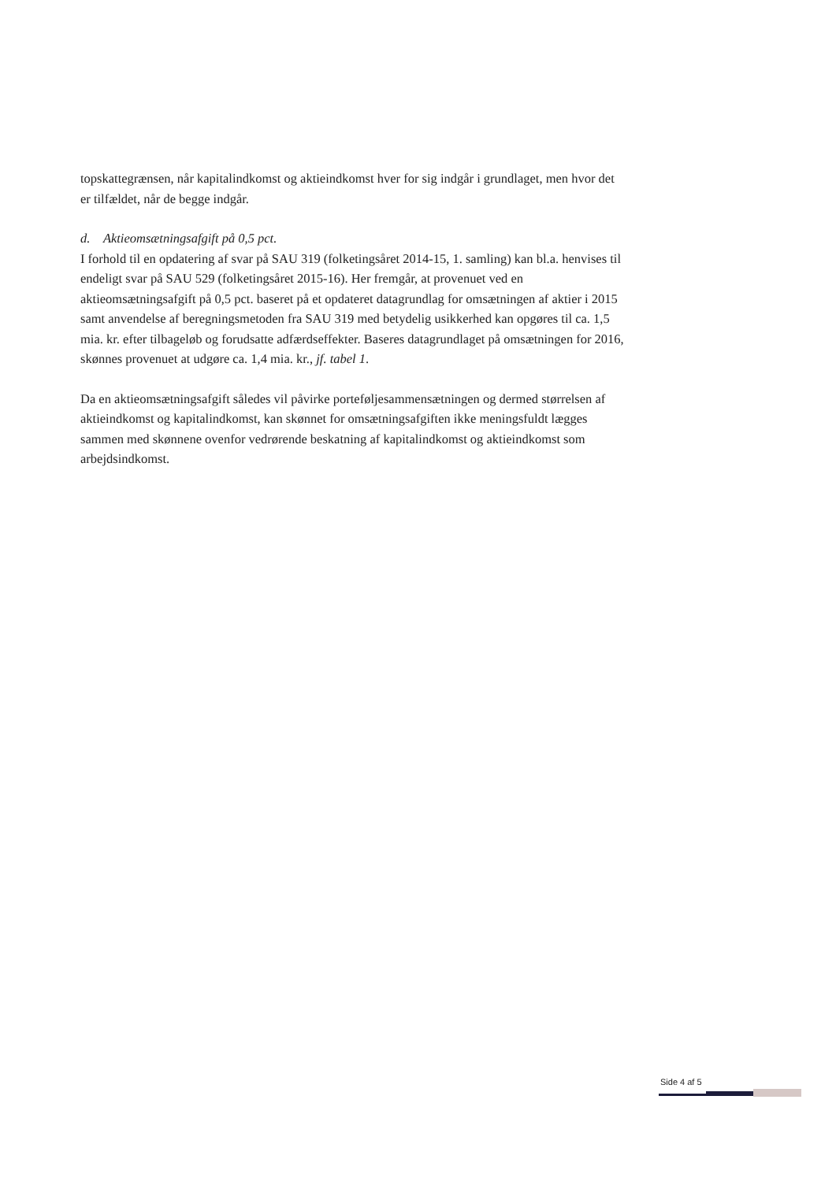topskattegrænsen, når kapitalindkomst og aktieindkomst hver for sig indgår i grundlaget, men hvor det er tilfældet, når de begge indgår.
d. Aktieomsætningsafgift på 0,5 pct.
I forhold til en opdatering af svar på SAU 319 (folketingsåret 2014-15, 1. samling) kan bl.a. henvises til endeligt svar på SAU 529 (folketingsåret 2015-16). Her fremgår, at provenuet ved en aktieomsætningsafgift på 0,5 pct. baseret på et opdateret datagrundlag for omsætningen af aktier i 2015 samt anvendelse af beregningsmetoden fra SAU 319 med betydelig usikkerhed kan opgøres til ca. 1,5 mia. kr. efter tilbageløb og forudsatte adfærdseffekter. Baseres datagrundlaget på omsætningen for 2016, skønnes provenuet at udgøre ca. 1,4 mia. kr., jf. tabel 1.
Da en aktieomsætningsafgift således vil påvirke porteføljesammensætningen og dermed størrelsen af aktieindkomst og kapitalindkomst, kan skønnet for omsætningsafgiften ikke meningsfuldt lægges sammen med skønnene ovenfor vedrørende beskatning af kapitalindkomst og aktieindkomst som arbejdsindkomst.
Side 4 af 5